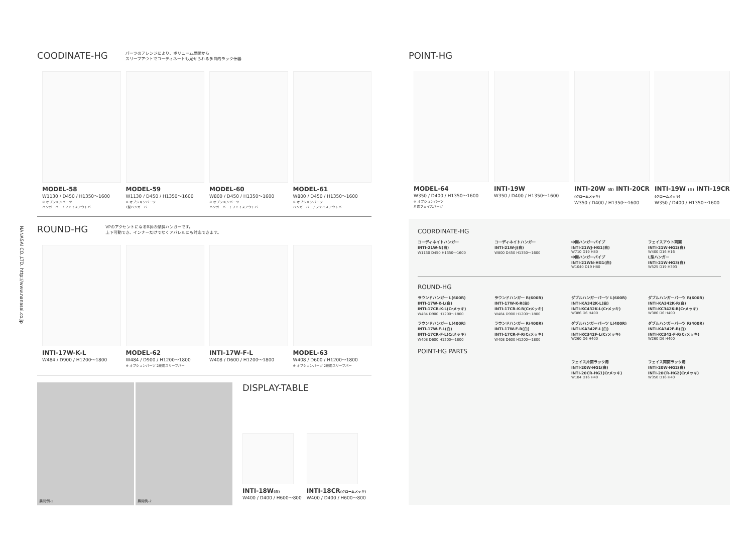NANASAI CO.,LTD. http://www.nanasai.co.jp
COODINATE-HG
パーツのアレンジにより、ボリューム展開から
スリーブアウトでコーディネートも見せられる多目的ラック什器
MODEL-58
W1130 / D450 / H1350～1600
※ オプションパーツ
ハンガーバー / フェイスアウトバー
MODEL-59
W1130 / D450 / H1350～1600
※ オプションパーツ
L型ハンガーバー
MODEL-60
W800 / D450 / H1350～1600
※ オプションパーツ
ハンガーバー / フェイスアウトバー
MODEL-61
W800 / D450 / H1350～1600
※ オプションパーツ
ハンガーバー / フェイスアウトバー
ROUND-HG
VPのアクセントになるR状の傾斜ハンガーです。
上下可動でき、インナーだけでなくアパレルにも対応できます。
INTI-17W-K-L
W484 / D900 / H1200～1800
MODEL-62
W484 / D900 / H1200～1800
※ オプションパーツ 2段用スリーブバー
INTI-17W-F-L
W408 / D600 / H1200～1800
MODEL-63
W408 / D600 / H1200～1800
※ オプションパーツ 2段用スリーブバー
展開例-1 展開例-2
DISPLAY-TABLE
INTI-18W(白)
W400 / D400 / H600～800
INTI-18CR(クロームメッキ)
W400 / D400 / H600～800
POINT-HG
MODEL-64
W350 / D400 / H1350～1600
※ オプションパーツ
片面フェイスパーツ
INTI-19W
W350 / D400 / H1350～1600
INTI-20W (白) INTI-20CR (クロームメッキ)
W350 / D400 / H1350～1600
INTI-19W (白) INTI-19CR (クロームメッキ)
W350 / D400 / H1350～1600
COORDINATE-HG
コーディネイトハンガー
INTI-21W-N(白)
W1130 D450 H1350～1600
コーディネイトハンガー
INTI-21W-J(白)
W800 D450 H1350～1600
中間ハンガーパイプ
INTI-21WJ-HG1(白)
W710 D19 H80
中間ハンガーパイプ
INTI-21WN-HG1(白)
W1040 D19 H80
フェイスアウト両面
INTI-21W-HG2(白)
W400 D16 H16
L型ハンガー
INTI-21W-HG3(白)
W525 D19 H393
ROUND-HG
ラウンドハンガー L(600R)
INTI-17W-K-L(白)
INTI-17CR-K-L(Crメッキ)
W484 D900 H1200～1800
ラウンドハンガー R(600R)
INTI-17W-K-R(白)
INTI-17CR-K-R(Crメッキ)
W484 D900 H1200～1800
ダブルハンガーパーツ L(600R)
INTI-KA342K-L(白)
INTI-KC432K-L(Crメッキ)
W386 D6 H400
ダブルハンガーパーツ R(600R)
INTI-KA342K-R(白)
INTI-KC342K-R(Crメッキ)
W386 D6 H400
ラウンドハンガー L(400R)
INTI-17W-F-L(白)
INTI-17CR-F-L(Crメッキ)
W408 D600 H1200～1800
ラウンドハンガー R(400R)
INTI-17W-F-R(白)
INTI-17CR-F-R(Crメッキ)
W408 D600 H1200～1800
ダブルハンガーパーツ L(400R)
INTI-KA342F-L(白)
INTI-KC342F-L(Crメッキ)
W260 D6 H400
ダブルハンガーパーツ R(400R)
INTI-KA342F-R(白)
INTI-KC342-F-R(Crメッキ)
W260 D6 H400
POINT-HG PARTS
フェイス片面ラック用
INTI-20W-HG1(白)
INTI-20CR-HG1(Crメッキ)
W184 D16 H40
フェイス両面ラック用
INTI-20W-HG2(白)
INTI-20CR-HG2(Crメッキ)
W350 D16 H40